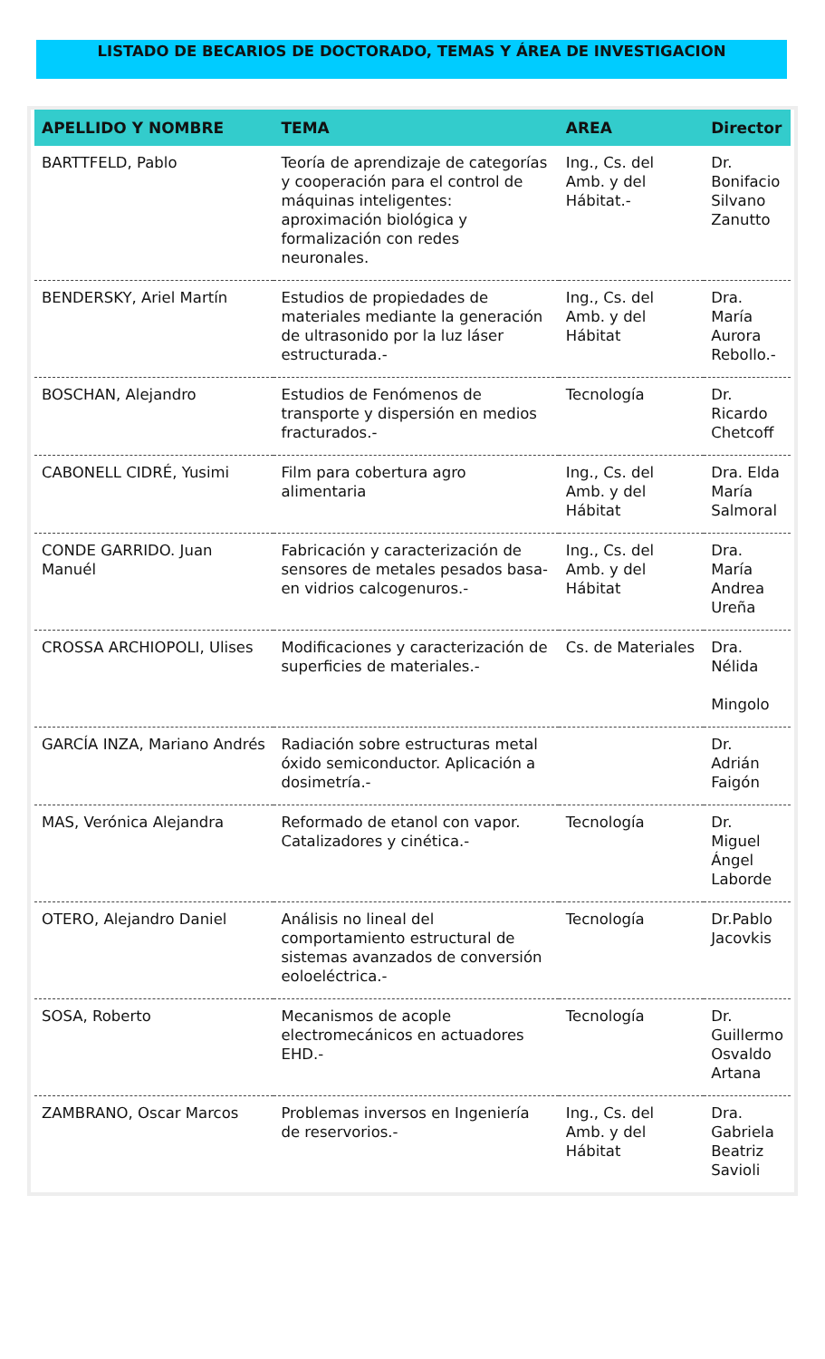LISTADO DE BECARIOS DE DOCTORADO, TEMAS Y ÁREA DE INVESTIGACION
| APELLIDO Y NOMBRE | TEMA | AREA | Director |
| --- | --- | --- | --- |
| BARTTFELD, Pablo | Teoría de aprendizaje de categorías y cooperación para el control de máquinas inteligentes: aproximación biológica y formalización con redes neuronales. | Ing., Cs. del Amb. y del Hábitat.- | Dr. Bonifacio Silvano Zanutto |
| BENDERSKY, Ariel Martín | Estudios de propiedades de materiales mediante la generación de ultrasonido por la luz láser estructurada.- | Ing., Cs. del Amb. y del Hábitat | Dra. María Aurora Rebollo.- |
| BOSCHAN, Alejandro | Estudios de Fenómenos de transporte y dispersión en medios fracturados.- | Tecnología | Dr. Ricardo Chetcoff |
| CABONELL CIDRÉ, Yusimi | Film para cobertura agro alimentaria | Ing., Cs. del Amb. y del Hábitat | Dra. Elda María Salmoral |
| CONDE GARRIDO. Juan Manuél | Fabricación y caracterización de sensores de metales pesados basa- en vidrios calcogenuros.- | Ing., Cs. del Amb. y del Hábitat | Dra. María Andrea Ureña |
| CROSSA ARCHIOPOLI, Ulises | Modificaciones y caracterización de superficies de materiales.- | Cs. de Materiales | Dra. Nélida Mingolo |
| GARCÍA INZA, Mariano Andrés | Radiación sobre estructuras metal óxido semiconductor. Aplicación a dosimetría.- | | Dr. Adrián Faigón |
| MAS, Verónica Alejandra | Reformado de etanol con vapor. Catalizadores y cinética.- | Tecnología | Dr. Miguel Ángel Laborde |
| OTERO, Alejandro Daniel | Análisis no lineal del comportamiento estructural de sistemas avanzados de conversión eoloeléctrica.- | Tecnología | Dr.Pablo Jacovkis |
| SOSA, Roberto | Mecanismos de acople electromecánicos en actuadores EHD.- | Tecnología | Dr. Guillermo Osvaldo Artana |
| ZAMBRANO, Oscar Marcos | Problemas inversos en Ingeniería de reservorios.- | Ing., Cs. del Amb. y del Hábitat | Dra. Gabriela Beatriz Savioli |